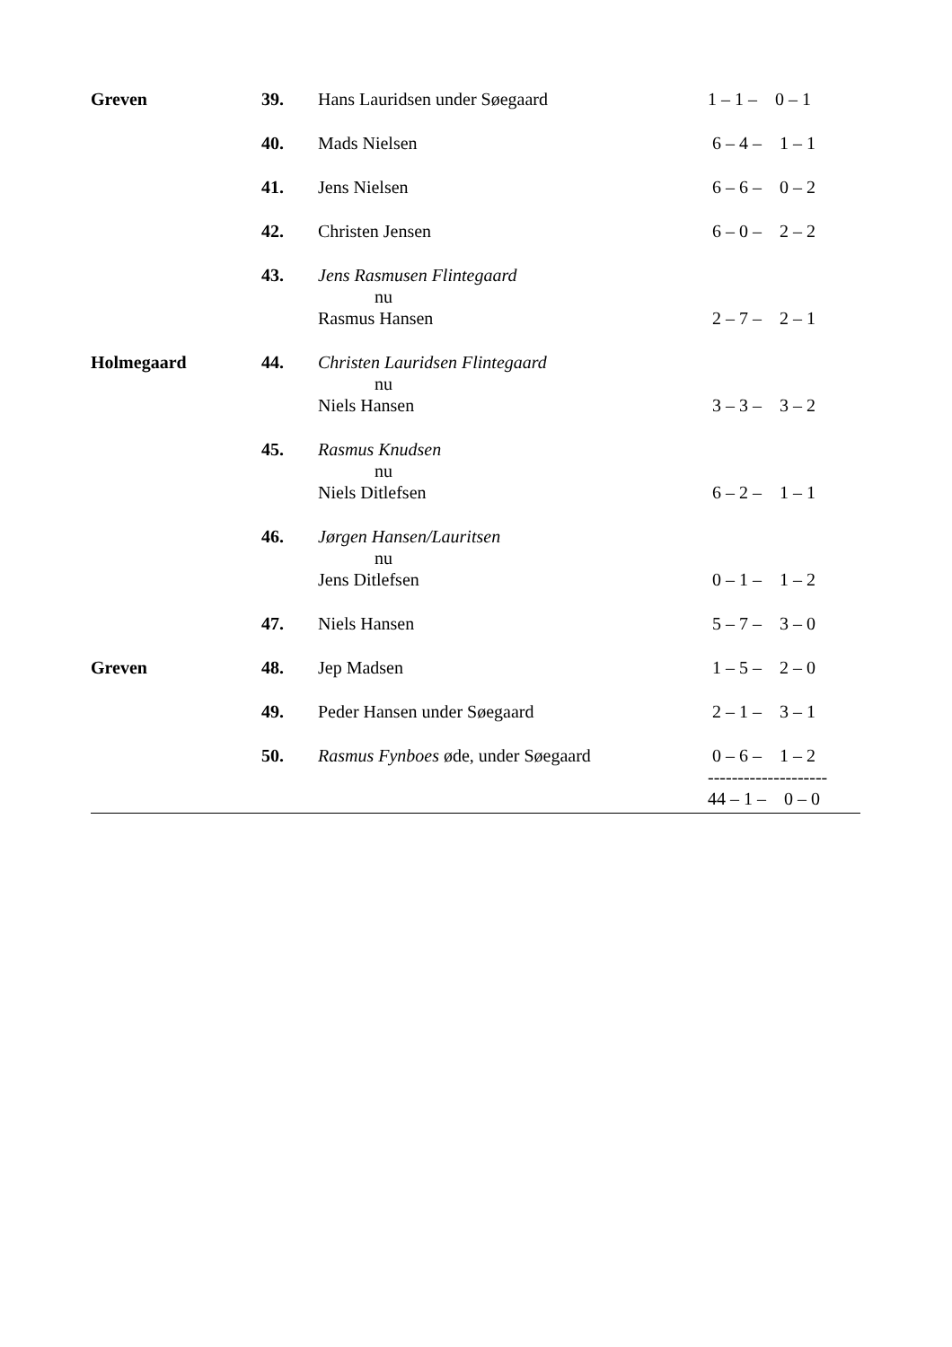| Greven | 39. | Hans Lauridsen under Søegaard | 1 – 1 – 0 – 1 |
| | 40. | Mads Nielsen | 6 – 4 – 1 – 1 |
| | 41. | Jens Nielsen | 6 – 6 – 0 – 2 |
| | 42. | Christen Jensen | 6 – 0 – 2 – 2 |
| | 43. | Jens Rasmusen Flintegaard nu Rasmus Hansen | 2 – 7 – 2 – 1 |
| Holmegaard | 44. | Christen Lauridsen Flintegaard nu Niels Hansen | 3 – 3 – 3 – 2 |
| | 45. | Rasmus Knudsen nu Niels Ditlefsen | 6 – 2 – 1 – 1 |
| | 46. | Jørgen Hansen/Lauritsen nu Jens Ditlefsen | 0 – 1 – 1 – 2 |
| | 47. | Niels Hansen | 5 – 7 – 3 – 0 |
| Greven | 48. | Jep Madsen | 1 – 5 – 2 – 0 |
| | 49. | Peder Hansen under Søegaard | 2 – 1 – 3 – 1 |
| | 50. | Rasmus Fynboes øde, under Søegaard | 0 – 6 – 1 – 2 -------------------- |
| | | | 44 – 1 – 0 – 0 |